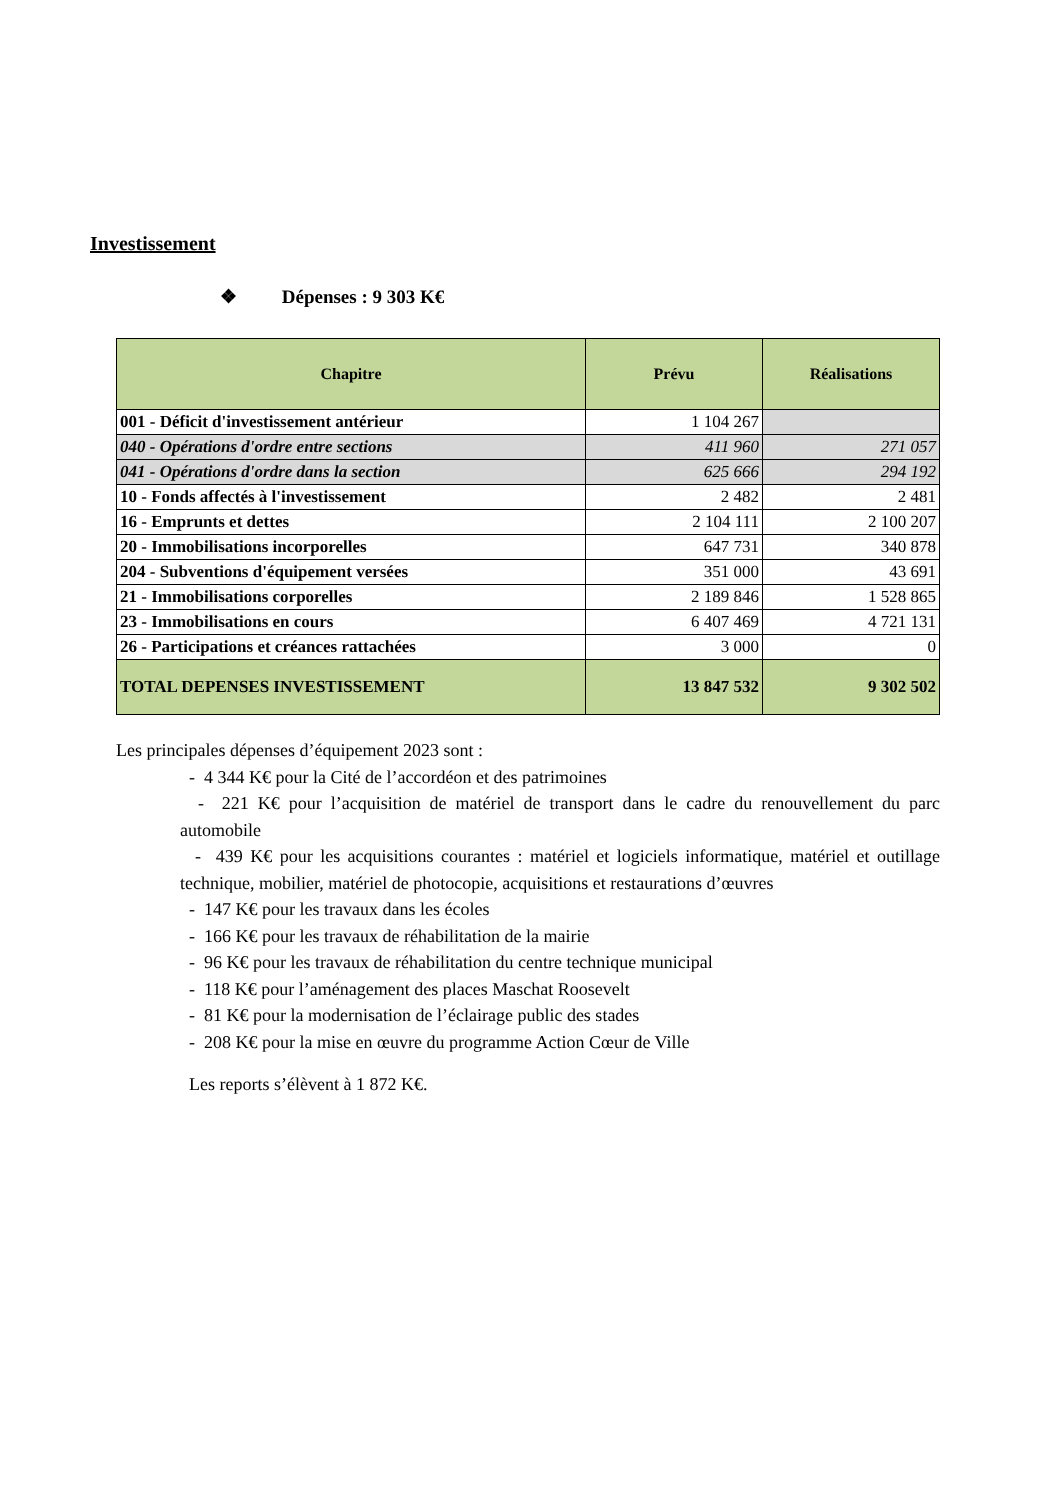Investissement
❖ Dépenses : 9 303 K€
| Chapitre | Prévu | Réalisations |
| --- | --- | --- |
| 001 - Déficit d'investissement antérieur | 1 104 267 | |
| 040 - Opérations d'ordre entre sections | 411 960 | 271 057 |
| 041 - Opérations d'ordre dans la section | 625 666 | 294 192 |
| 10 - Fonds affectés à l'investissement | 2 482 | 2 481 |
| 16 - Emprunts et dettes | 2 104 111 | 2 100 207 |
| 20 - Immobilisations incorporelles | 647 731 | 340 878 |
| 204 - Subventions d'équipement versées | 351 000 | 43 691 |
| 21 - Immobilisations corporelles | 2 189 846 | 1 528 865 |
| 23 - Immobilisations en cours | 6 407 469 | 4 721 131 |
| 26 - Participations et créances rattachées | 3 000 | 0 |
| TOTAL DEPENSES INVESTISSEMENT | 13 847 532 | 9 302 502 |
Les principales dépenses d’équipement 2023 sont :
- 4 344 K€ pour la Cité de l’accordéon et des patrimoines
- 221 K€ pour l’acquisition de matériel de transport dans le cadre du renouvellement du parc automobile
- 439 K€ pour les acquisitions courantes : matériel et logiciels informatique, matériel et outillage technique, mobilier, matériel de photocopie, acquisitions et restaurations d’œuvres
- 147 K€ pour les travaux dans les écoles
- 166 K€ pour les travaux de réhabilitation de la mairie
- 96 K€ pour les travaux de réhabilitation du centre technique municipal
- 118 K€ pour l’aménagement des places Maschat Roosevelt
- 81 K€ pour la modernisation de l’éclairage public des stades
- 208 K€ pour la mise en œuvre du programme Action Cœur de Ville
Les reports s’élèvent à 1 872 K€.